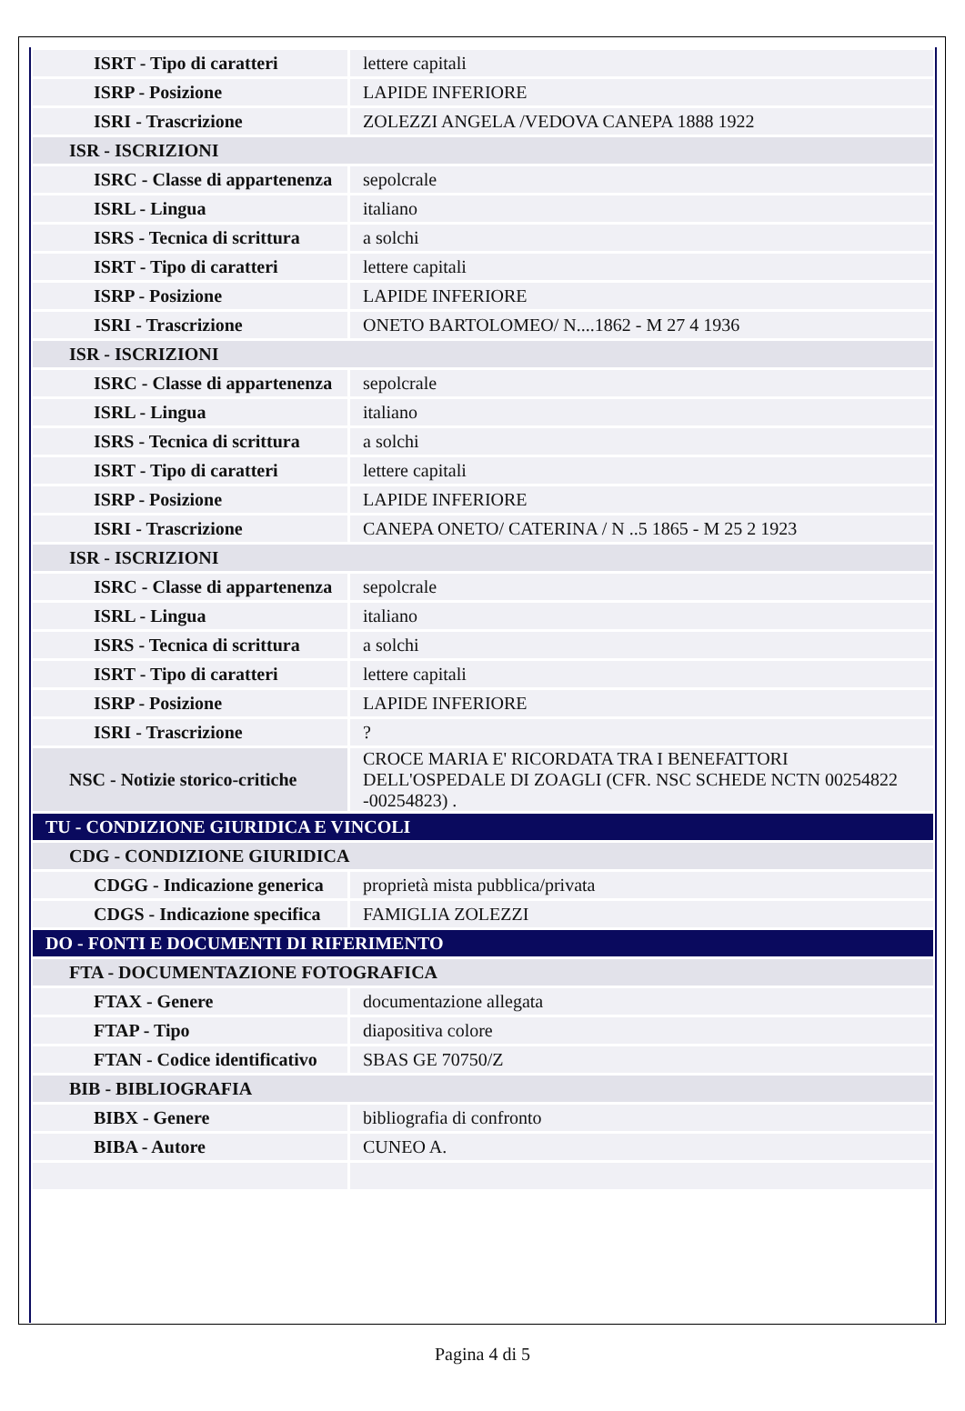| ISRT - Tipo di caratteri | lettere capitali |
| ISRP - Posizione | LAPIDE INFERIORE |
| ISRI - Trascrizione | ZOLEZZI ANGELA /VEDOVA CANEPA 1888 1922 |
| ISR - ISCRIZIONI | |
| ISRC - Classe di appartenenza | sepolcrale |
| ISRL - Lingua | italiano |
| ISRS - Tecnica di scrittura | a solchi |
| ISRT - Tipo di caratteri | lettere capitali |
| ISRP - Posizione | LAPIDE INFERIORE |
| ISRI - Trascrizione | ONETO BARTOLOMEO/ N....1862 - M 27 4 1936 |
| ISR - ISCRIZIONI | |
| ISRC - Classe di appartenenza | sepolcrale |
| ISRL - Lingua | italiano |
| ISRS - Tecnica di scrittura | a solchi |
| ISRT - Tipo di caratteri | lettere capitali |
| ISRP - Posizione | LAPIDE INFERIORE |
| ISRI - Trascrizione | CANEPA ONETO/ CATERINA / N ..5 1865 - M 25 2 1923 |
| ISR - ISCRIZIONI | |
| ISRC - Classe di appartenenza | sepolcrale |
| ISRL - Lingua | italiano |
| ISRS - Tecnica di scrittura | a solchi |
| ISRT - Tipo di caratteri | lettere capitali |
| ISRP - Posizione | LAPIDE INFERIORE |
| ISRI - Trascrizione | ? |
| NSC - Notizie storico-critiche | CROCE MARIA E' RICORDATA TRA I BENEFATTORI DELL'OSPEDALE DI ZOAGLI (CFR. NSC SCHEDE NCTN 00254822 -00254823) . |
| TU - CONDIZIONE GIURIDICA E VINCOLI | |
| CDG - CONDIZIONE GIURIDICA | |
| CDGG - Indicazione generica | proprietà mista pubblica/privata |
| CDGS - Indicazione specifica | FAMIGLIA ZOLEZZI |
| DO - FONTI E DOCUMENTI DI RIFERIMENTO | |
| FTA - DOCUMENTAZIONE FOTOGRAFICA | |
| FTAX - Genere | documentazione allegata |
| FTAP - Tipo | diapositiva colore |
| FTAN - Codice identificativo | SBAS GE 70750/Z |
| BIB - BIBLIOGRAFIA | |
| BIBX - Genere | bibliografia di confronto |
| BIBA - Autore | CUNEO A. |
Pagina 4 di 5